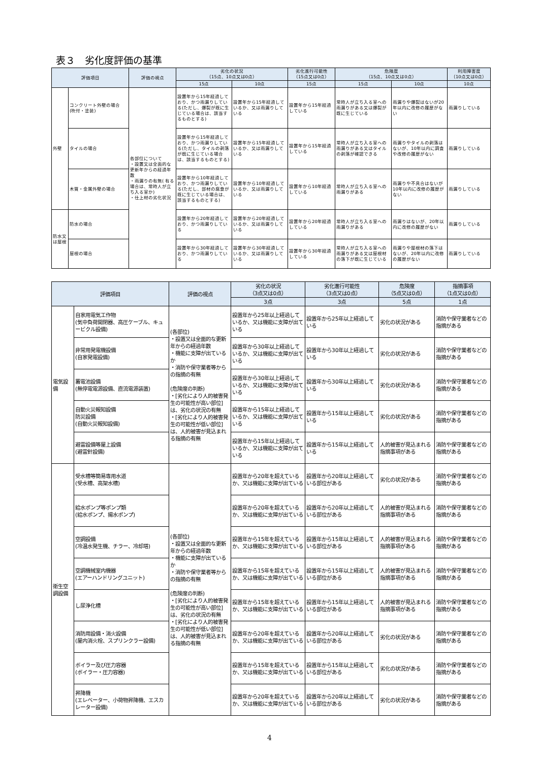表３　劣化度評価の基準
| 評価項目 | | 評価の視点 | 劣化の状況 （15点、10点又は0点） | | 劣化進行可能性 （15点又は0点） | 危険度 （15点、10点又は0点） | | 利用障害度 （10点又は0点） |
| --- | --- | --- | --- | --- | --- | --- | --- | --- |
| | | | 15点 | 10点 | 15点 | 15点 | 10点 | 10点 |
| 外壁 | コンクリート外壁の場合 (吹付・塗装) | 各部位について ・設置又は全面的な更新年からの経過年数 ・雨漏りの有無( 有る場合は、常時人が立ち入る室か) ・仕上材の劣化状況 | 設置年から15年経過しており、かつ雨漏りしている(ただし、爆裂が既に生じている場合は、該当するものとする) | 設置年から15年経過しているか、又は雨漏りしている | 設置年から15年経過している | 常時人が立ち入る室への雨漏りがある又は爆裂が既に生じている | 雨漏りや爆裂はないが20年以内に改修の履歴がない | 雨漏りしている |
| | タイルの場合 | | 設置年から15年経過しており、かつ雨漏りしている(ただし、タイルの剥落が既に生じている場合は、該当するものとする) | 設置年から15年経過しているか、又は雨漏りしている | 設置年から15年経過している | 常時人が立ち入る室への雨漏りがある又はタイルの剥落が確認できる | 雨漏りやタイルの剥落はないが、10年以内に調査や改修の履歴がない | 雨漏りしている |
| | 木質・金属外壁の場合 | | 設置年から10年経過しており、かつ雨漏りしている(ただし、部材の腐食が既に生じている場合は、該当するものとする) | 設置年から10年経過しているか、又は雨漏りしている | 設置年から10年経過している | 常時人が立ち入る室への雨漏りがある | 雨漏りや不具合はないが10年以内に改修の履歴がない | 雨漏りしている |
| 防水又は屋根 | 防水の場合 | | 設置年から20年経過しており、かつ雨漏りしている | 設置年から20年経過しているか、又は雨漏りしている | 設置年から20年経過している | 常時人が立ち入る室への雨漏りがある | 雨漏りはないが、20年以内に改修の履歴がない | 雨漏りしている |
| | 屋根の場合 | | 設置年から30年経過しており、かつ雨漏りしている | 設置年から30年経過しているか、又は雨漏りしている | 設置年から30年経過している | 常時人が立ち入る室への雨漏りがある又は屋根材の落下が既に生じている | 雨漏りや屋根材の落下はないが、20年以内に改修の履歴がない | 雨漏りしている |
| 評価項目 | | 評価の視点 | 劣化の状況 （3点又は0点） | 劣化進行可能性 （3点又は0点） | 危険度 （5点又は0点） | 指摘事項 （1点又は0点） |
| --- | --- | --- | --- | --- | --- | --- |
| | | | 3点 | 3点 | 5点 | 1点 |
| 電気設備 | 自家用電気工作物 (気中負荷開閉器、高圧ケーブル、キュービクル設備) | (各部位) ・設置又は全面的な更新年からの経過年数 ・機能に支障が出ているか ・消防や保守業者等からの指摘の有無 (危険度の判断) ・[劣化により人的被害発生の可能性が高い部位]は、劣化の状況の有無 ・[劣化により人的被害発生の可能性が低い部位]は、人的被害が見込まれる指摘の有無 | 設置年から25年以上経過しているか、又は機能に支障が出ている | 設置年から25年以上経過している | 劣化の状況がある | 消防や保守業者などの指摘がある |
| | 非常用発電機設備 (自家発電設備) | | 設置年から30年以上経過しているか、又は機能に支障が出ている | 設置年から30年以上経過している | 劣化の状況がある | 消防や保守業者などの指摘がある |
| | 蓄電池設備 (無停電電源設備、直流電源装置) | | 設置年から30年以上経過しているか、又は機能に支障が出ている | 設置年から30年以上経過している | 劣化の状況がある | 消防や保守業者などの指摘がある |
| | 自動火災報知設備 防災設備 (自動火災報知設備) | | 設置年から15年以上経過しているか、又は機能に支障が出ている | 設置年から15年以上経過している | 劣化の状況がある | 消防や保守業者などの指摘がある |
| | 避雷設備等屋上設備 (避雷針設備) | | 設置年から15年以上経過しているか、又は機能に支障が出ている | 設置年から15年以上経過している | 人的被害が見込まれる指摘事項がある | 消防や保守業者などの指摘がある |
| 衛生空調設備 | 受水槽等簡易専用水道 (受水槽、高架水槽) | (各部位) ・設置又は全面的な更新年からの経過年数 ・機能に支障が出ているか ・消防や保守業者等からの指摘の有無 (危険度の判断) ・[劣化により人的被害発生の可能性が高い部位]は、劣化の状況の有無 ・[劣化により人的被害発生の可能性が低い部位]は、人的被害が見込まれる指摘の有無 | 設置年から20年を超えているか、又は機能に支障が出ている | 設置年から20年以上経過している部位がある | 劣化の状況がある | 消防や保守業者などの指摘がある |
| | 給水ポンプ等ポンプ類 (給水ポンプ、揚水ポンプ) | | 設置年から20年を超えているか、又は機能に支障が出ている | 設置年から20年以上経過している部位がある | 人的被害が見込まれる指摘事項がある | 消防や保守業者などの指摘がある |
| | 空調設備 (冷温水発生機、チラー、冷却塔) | | 設置年から15年を超えているか、又は機能に支障が出ている | 設置年から15年以上経過している部位がある | 人的被害が見込まれる指摘事項がある | 消防や保守業者などの指摘がある |
| | 空調機械室内機器 (エアーハンドリングユニット) | | 設置年から15年を超えているか、又は機能に支障が出ている | 設置年から15年以上経過している部位がある | 人的被害が見込まれる指摘事項がある | 消防や保守業者などの指摘がある |
| | し尿浄化槽 | | 設置年から15年を超えているか、又は機能に支障が出ている | 設置年から15年以上経過している部位がある | 人的被害が見込まれる指摘事項がある | 消防や保守業者などの指摘がある |
| | 消防用設備・消火設備 (屋内消火栓、スプリンクラー設備) | | 設置年から20年を超えているか、又は機能に支障が出ている | 設置年から20年以上経過している部位がある | 劣化の状況がある | 消防や保守業者などの指摘がある |
| | ボイラー及び圧力容器 (ボイラー・圧力容器) | | 設置年から15年を超えているか、又は機能に支障が出ている | 設置年から15年以上経過している部位がある | 劣化の状況がある | 消防や保守業者などの指摘がある |
| | 昇降機 (エレベーター、小荷物昇降機、エスカレーター設備) | | 設置年から20年を超えているか、又は機能に支障が出ている | 設置年から20年以上経過している部位がある | 劣化の状況がある | 消防や保守業者などの指摘がある |
4